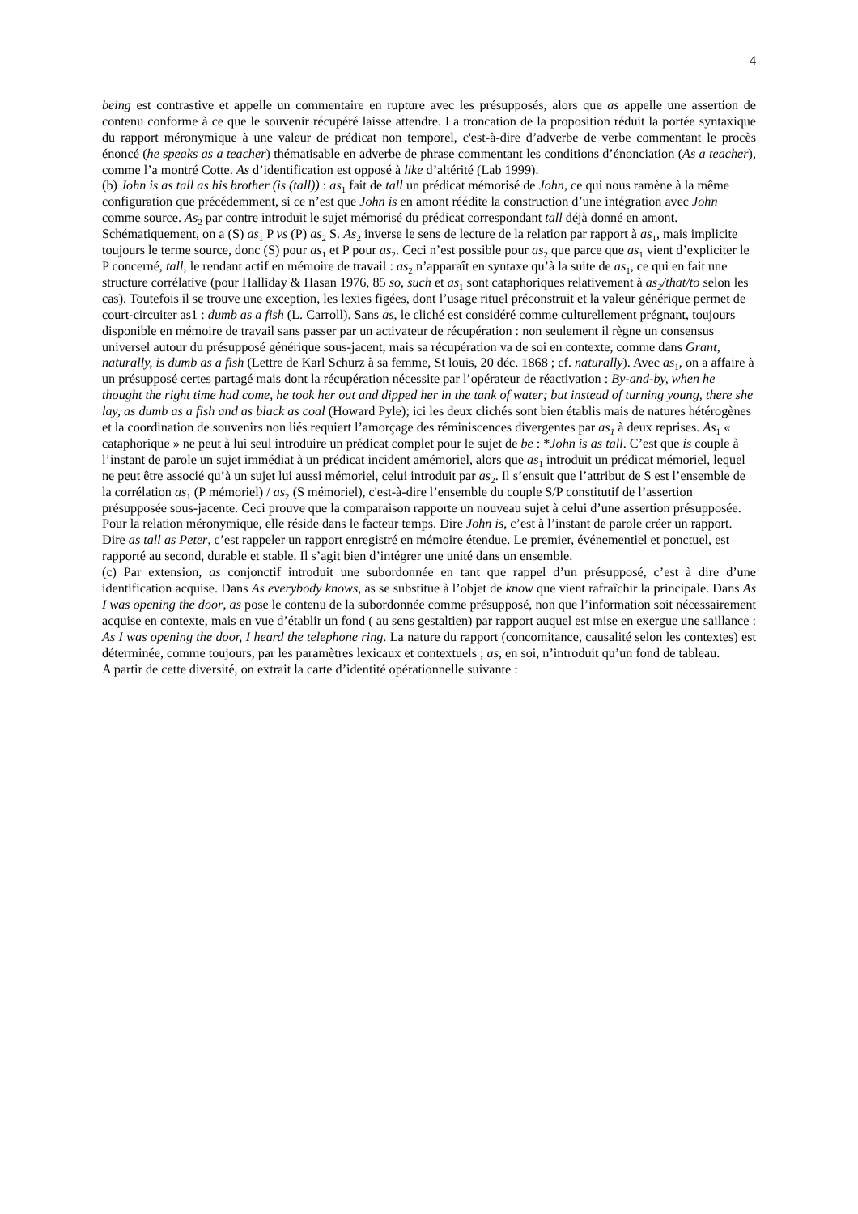4
being est contrastive et appelle un commentaire en rupture avec les présupposés, alors que as appelle une assertion de contenu conforme à ce que le souvenir récupéré laisse attendre. La troncation de la proposition réduit la portée syntaxique du rapport méronymique à une valeur de prédicat non temporel, c'est-à-dire d’adverbe de verbe commentant le procès énoncé (he speaks as a teacher) thématisable en adverbe de phrase commentant les conditions d’énonciation (As a teacher), comme l’a montré Cotte. As d’identification est opposé à like d’altérité (Lab 1999).
(b) John is as tall as his brother (is (tall)) : as<sub>1</sub> fait de tall un prédicat mémorisé de John, ce qui nous ramène à la même configuration que précédemment, si ce n’est que John is en amont réédite la construction d’une intégration avec John comme source. As<sub>2</sub> par contre introduit le sujet mémorisé du prédicat correspondant tall déjà donné en amont. Schématiquement, on a (S) as<sub>1</sub> P vs (P) as<sub>2</sub> S. As<sub>2</sub> inverse le sens de lecture de la relation par rapport à as<sub>1</sub>, mais implicite toujours le terme source, donc (S) pour as<sub>1</sub> et P pour as<sub>2</sub>. Ceci n’est possible pour as<sub>2</sub> que parce que as<sub>1</sub> vient d’expliciter le P concerné, tall, le rendant actif en mémoire de travail : as<sub>2</sub> n’apparaît en syntaxe qu’à la suite de as<sub>1</sub>, ce qui en fait une structure corrélative (pour Halliday & Hasan 1976, 85 so, such et as<sub>1</sub> sont cataphoriques relativement à as<sub>2</sub>/that/to selon les cas). Toutefois il se trouve une exception, les lexies figées, dont l’usage rituel préconstruit et la valeur générique permet de court-circuiter as1 : dumb as a fish (L. Carroll). Sans as, le cliché est considéré comme culturellement prégnant, toujours disponible en mémoire de travail sans passer par un activateur de récupération : non seulement il règne un consensus universel autour du présupposé générique sous-jacent, mais sa récupération va de soi en contexte, comme dans Grant, naturally, is dumb as a fish (Lettre de Karl Schurz à sa femme, St louis, 20 déc. 1868 ; cf. naturally). Avec as<sub>1</sub>, on a affaire à un présupposé certes partagé mais dont la récupération nécessite par l’opérateur de réactivation : By-and-by, when he thought the right time had come, he took her out and dipped her in the tank of water; but instead of turning young, there she lay, as dumb as a fish and as black as coal (Howard Pyle); ici les deux clichés sont bien établis mais de natures hétérogènes et la coordination de souvenirs non liés requiert l’amorçage des réminiscences divergentes par as<sub>1</sub> à deux reprises. As<sub>1</sub> « cataphorique » ne peut à lui seul introduire un prédicat complet pour le sujet de be : *John is as tall. C’est que is couple à l’instant de parole un sujet immédiat à un prédicat incident amémoriel, alors que as<sub>1</sub> introduit un prédicat mémoriel, lequel ne peut être associé qu’à un sujet lui aussi mémoriel, celui introduit par as<sub>2</sub>. Il s’ensuit que l’attribut de S est l’ensemble de la corrélation as<sub>1</sub> (P mémoriel) / as<sub>2</sub> (S mémoriel), c'est-à-dire l’ensemble du couple S/P constitutif de l’assertion présupposée sous-jacente. Ceci prouve que la comparaison rapporte un nouveau sujet à celui d’une assertion présupposée. Pour la relation méronymique, elle réside dans le facteur temps. Dire John is, c’est à l’instant de parole créer un rapport. Dire as tall as Peter, c’est rappeler un rapport enregistré en mémoire étendue. Le premier, événementiel et ponctuel, est rapporté au second, durable et stable. Il s’agit bien d’intégrer une unité dans un ensemble.
(c) Par extension, as conjonctif introduit une subordonnée en tant que rappel d’un présupposé, c’est à dire d’une identification acquise. Dans As everybody knows, as se substitue à l’objet de know que vient rafraîchir la principale. Dans As I was opening the door, as pose le contenu de la subordonnée comme présupposé, non que l’information soit nécessairement acquise en contexte, mais en vue d’établir un fond ( au sens gestaltien) par rapport auquel est mise en exergue une saillance : As I was opening the door, I heard the telephone ring. La nature du rapport (concomitance, causalité selon les contextes) est déterminée, comme toujours, par les paramètres lexicaux et contextuels ; as, en soi, n’introduit qu’un fond de tableau.
A partir de cette diversité, on extrait la carte d’identité opérationnelle suivante :